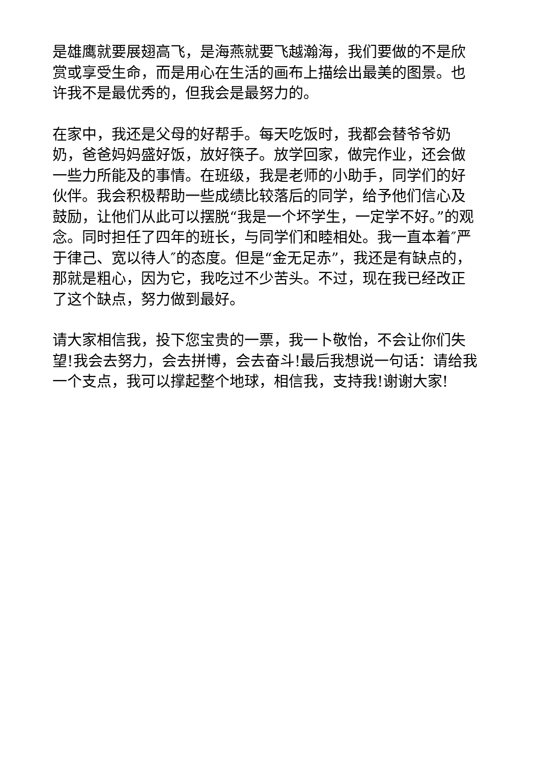是雄鹰就要展翅高飞，是海燕就要飞越瀚海，我们要做的不是欣赏或享受生命，而是用心在生活的画布上描绘出最美的图景。也许我不是最优秀的，但我会是最努力的。
在家中，我还是父母的好帮手。每天吃饭时，我都会替爷爷奶奶，爸爸妈妈盛好饭，放好筷子。放学回家，做完作业，还会做一些力所能及的事情。在班级，我是老师的小助手，同学们的好伙伴。我会积极帮助一些成绩比较落后的同学，给予他们信心及鼓励，让他们从此可以摆脱“我是一个坏学生，一定学不好。”的观念。同时担任了四年的班长，与同学们和睦相处。我一直本着″严于律己、宽以待人″的态度。但是“金无足赤”，我还是有缺点的，那就是粗心，因为它，我吃过不少苦头。不过，现在我已经改正了这个缺点，努力做到最好。
请大家相信我，投下您宝贵的一票，我一卜敬怡，不会让你们失望!我会去努力，会去拼博，会去奋斗!最后我想说一句话：请给我一个支点，我可以撑起整个地球，相信我，支持我!谢谢大家!